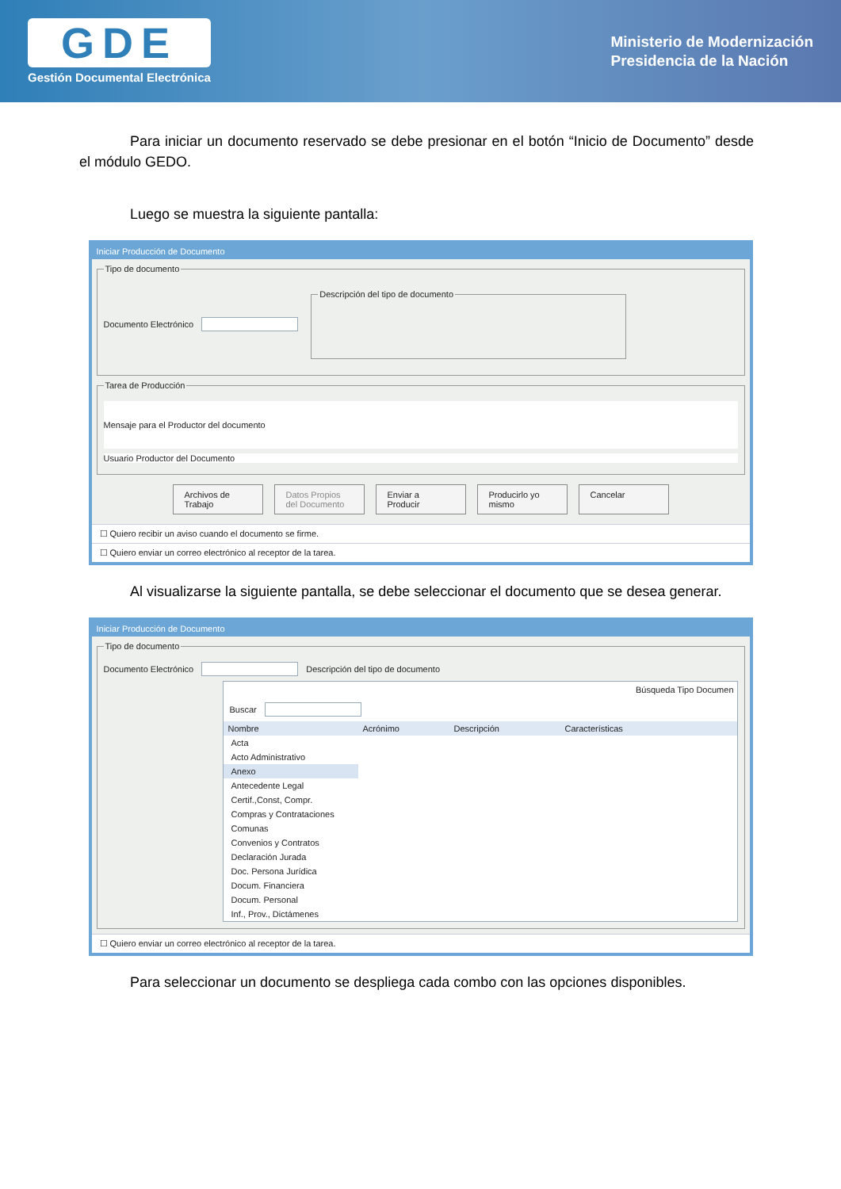GDE
Gestión Documental Electrónica
Ministerio de Modernización
Presidencia de la Nación
Para iniciar un documento reservado se debe presionar en el botón “Inicio de Documento” desde el módulo GEDO.
Luego se muestra la siguiente pantalla:
Iniciar Producción de Documento
Tipo de documento
Documento Electrónico Descripción del tipo de documento
Tarea de Producción
Mensaje para el Productor del documento
Usuario Productor del Documento
Archivos de Trabajo Datos Propios del Documento Enviar a Producir Producirlo yo mismo Cancelar
☐ Quiero recibir un aviso cuando el documento se firme.
☐ Quiero enviar un correo electrónico al receptor de la tarea.
Al visualizarse la siguiente pantalla, se debe seleccionar el documento que se desea generar.
Iniciar Producción de Documento
Tipo de documento
Documento Electrónico Descripción del tipo de documento
Búsqueda Tipo Documen
Buscar
Nombre Acrónimo Descripción Características
Acta
Acto Administrativo
Anexo
Antecedente Legal
Certif.,Const, Compr.
Compras y Contrataciones
Comunas
Convenios y Contratos
Declaración Jurada
Doc. Persona Jurídica
Docum. Financiera
Docum. Personal
Inf., Prov., Dictámenes
☐ Quiero enviar un correo electrónico al receptor de la tarea.
Para seleccionar un documento se despliega cada combo con las opciones disponibles.